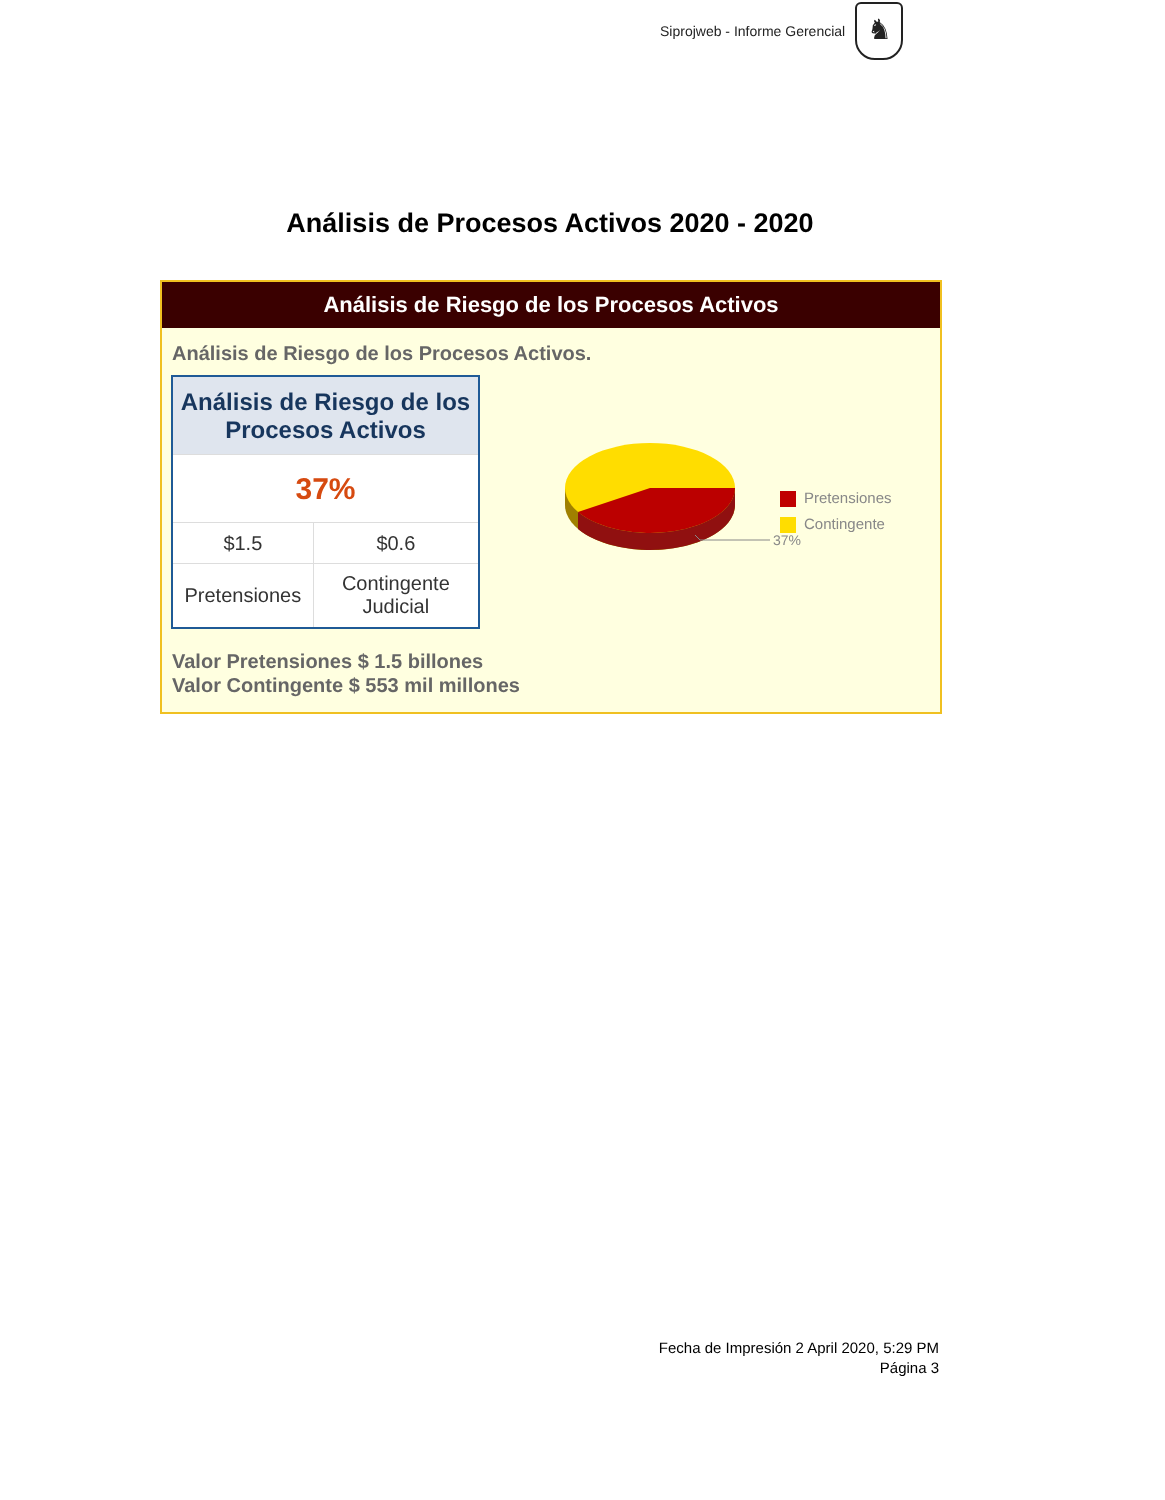Siprojweb - Informe Gerencial
♞
Análisis de Procesos Activos 2020 - 2020
Análisis de Riesgo de los Procesos Activos
Análisis de Riesgo de los Procesos Activos.
| Análisis de Riesgo de los Procesos Activos | |
| --- | --- |
| 37% | |
| $1.5 | $0.6 |
| Pretensiones | Contingente Judicial |
37%
Pretensiones
Contingente
Valor Pretensiones $ 1.5 billones
Valor Contingente $ 553 mil millones
Fecha de Impresión 2 April 2020, 5:29 PM
Página 3